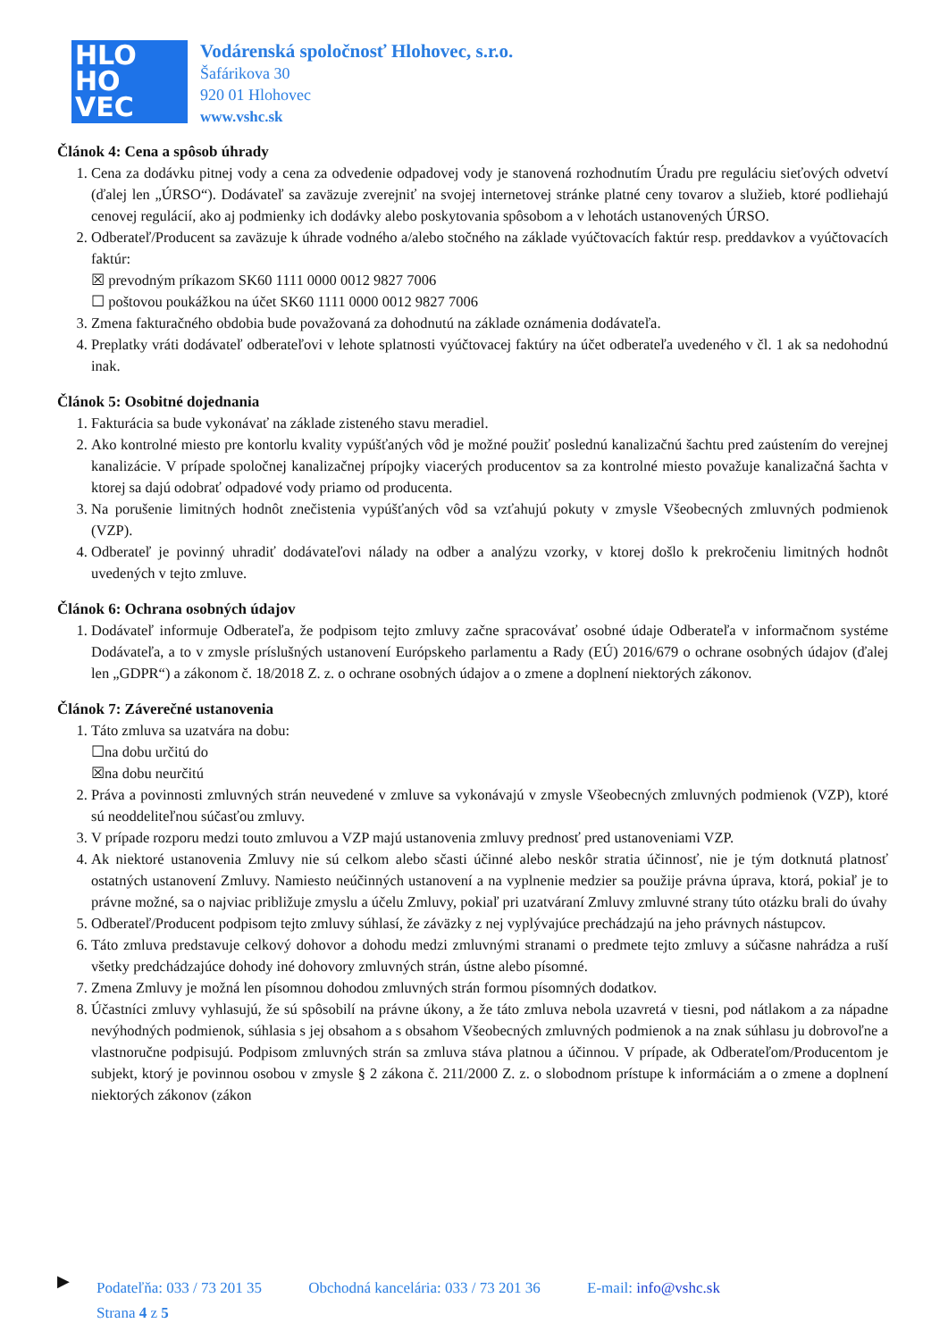HLO
HO
VEC
Vodárenská spoločnosť Hlohovec, s.r.o.
Šafárikova 30
920 01 Hlohovec
www.vshc.sk
Článok 4: Cena a spôsob úhrady
1. Cena za dodávku pitnej vody a cena za odvedenie odpadovej vody je stanovená rozhodnutím Úradu pre reguláciu sieťových odvetví (ďalej len „ÚRSO“). Dodávateľ sa zaväzuje zverejniť na svojej internetovej stránke platné ceny tovarov a služieb, ktoré podliehajú cenovej regulácií, ako aj podmienky ich dodávky alebo poskytovania spôsobom a v lehotách ustanovených ÚRSO.
2. Odberateľ/Producent sa zaväzuje k úhrade vodného a/alebo stočného na základe vyúčtovacích faktúr resp. preddavkov a vyúčtovacích faktúr:
☒ prevodným príkazom SK60 1111 0000 0012 9827 7006
☐ poštovou poukážkou na účet SK60 1111 0000 0012 9827 7006
3. Zmena fakturačného obdobia bude považovaná za dohodnutú na základe oznámenia dodávateľa.
4. Preplatky vráti dodávateľ odberateľovi v lehote splatnosti vyúčtovacej faktúry na účet odberateľa uvedeného v čl. 1 ak sa nedohodnú inak.
Článok 5: Osobitné dojednania
1. Fakturácia sa bude vykonávať na základe zisteného stavu meradiel.
2. Ako kontrolné miesto pre kontorlu kvality vypúšťaných vôd je možné použiť poslednú kanalizačnú šachtu pred zaústením do verejnej kanalizácie. V prípade spoločnej kanalizačnej prípojky viacerých producentov sa za kontrolné miesto považuje kanalizačná šachta v ktorej sa dajú odobrať odpadové vody priamo od producenta.
3. Na porušenie limitných hodnôt znečistenia vypúšťaných vôd sa vzťahujú pokuty v zmysle Všeobecných zmluvných podmienok (VZP).
4. Odberateľ je povinný uhradiť dodávateľovi nálady na odber a analýzu vzorky, v ktorej došlo k prekročeniu limitných hodnôt uvedených v tejto zmluve.
Článok 6: Ochrana osobných údajov
1. Dodávateľ informuje Odberateľa, že podpisom tejto zmluvy začne spracovávať osobné údaje Odberateľa v informačnom systéme Dodávateľa, a to v zmysle príslušných ustanovení Európskeho parlamentu a Rady (EÚ) 2016/679 o ochrane osobných údajov (ďalej len „GDPR“) a zákonom č. 18/2018 Z. z. o ochrane osobných údajov a o zmene a doplnení niektorých zákonov.
Článok 7: Záverečné ustanovenia
1. Táto zmluva sa uzatvára na dobu:
☐na dobu určitú do
☒na dobu neurčitú
2. Práva a povinnosti zmluvných strán neuvedené v zmluve sa vykonávajú v zmysle Všeobecných zmluvných podmienok (VZP), ktoré sú neoddeliteľnou súčasťou zmluvy.
3. V prípade rozporu medzi touto zmluvou a VZP majú ustanovenia zmluvy prednosť pred ustanoveniami VZP.
4. Ak niektoré ustanovenia Zmluvy nie sú celkom alebo sčasti účinné alebo neskôr stratia účinnosť, nie je tým dotknutá platnosť ostatných ustanovení Zmluvy. Namiesto neúčinných ustanovení a na vyplnenie medzier sa použije právna úprava, ktorá, pokiaľ je to právne možné, sa o najviac približuje zmyslu a účelu Zmluvy, pokiaľ pri uzatváraní Zmluvy zmluvné strany túto otázku brali do úvahy
5. Odberateľ/Producent podpisom tejto zmluvy súhlasí, že záväzky z nej vyplývajúce prechádzajú na jeho právnych nástupcov.
6. Táto zmluva predstavuje celkový dohovor a dohodu medzi zmluvnými stranami o predmete tejto zmluvy a súčasne nahrádza a ruší všetky predchádzajúce dohody iné dohovory zmluvných strán, ústne alebo písomné.
7. Zmena Zmluvy je možná len písomnou dohodou zmluvných strán formou písomných dodatkov.
8. Účastníci zmluvy vyhlasujú, že sú spôsobilí na právne úkony, a že táto zmluva nebola uzavretá v tiesni, pod nátlakom a za nápadne nevýhodných podmienok, súhlasia s jej obsahom a s obsahom Všeobecných zmluvných podmienok a na znak súhlasu ju dobrovoľne a vlastnoručne podpisujú. Podpisom zmluvných strán sa zmluva stáva platnou a účinnou. V prípade, ak Odberateľom/Producentom je subjekt, ktorý je povinnou osobou v zmysle § 2 zákona č. 211/2000 Z. z. o slobodnom prístupe k informáciám a o zmene a doplnení niektorých zákonov (zákon
▶
Podateľňa: 033 / 73 201 35 Obchodná kancelária: 033 / 73 201 36 E-mail: info@vshc.sk
Strana 4 z 5